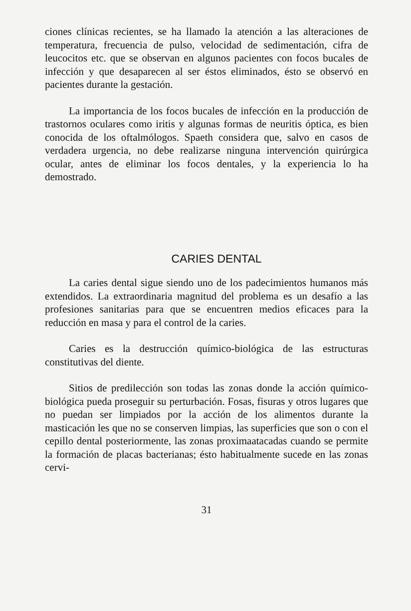ciones clínicas recientes, se ha llamado la atención a las alteraciones de temperatura, frecuencia de pulso, velocidad de sedimentación, cifra de leucocitos etc. que se observan en algunos pacientes con focos bucales de infección y que desaparecen al ser éstos eliminados, ésto se observó en pacientes durante la gestación.
La importancia de los focos bucales de infección en la producción de trastornos oculares como iritis y algunas formas de neuritis óptica, es bien conocida de los oftalmólogos. Spaeth considera que, salvo en casos de verdadera urgencia, no debe realizarse ninguna intervención quirúrgica ocular, antes de eliminar los focos dentales, y la experiencia lo ha demostrado.
CARIES DENTAL
La caries dental sigue siendo uno de los padecimientos humanos más extendidos. La extraordinaria magnitud del problema es un desafío a las profesiones sanitarias para que se encuentren medios eficaces para la reducción en masa y para el control de la caries.
Caries es la destrucción químico-biológica de las estructuras constitutivas del diente.
Sitios de predilección son todas las zonas donde la acción químico-biológica pueda proseguir su perturbación. Fosas, fisuras y otros lugares que no puedan ser limpiados por la acción de los alimentos durante la masticación les que no se conserven limpias, las superficies que son o con el cepillo dental posteriormente, las zonas proximaatacadas cuando se permite la formación de placas bacterianas; ésto habitualmente sucede en las zonas cervi-
31